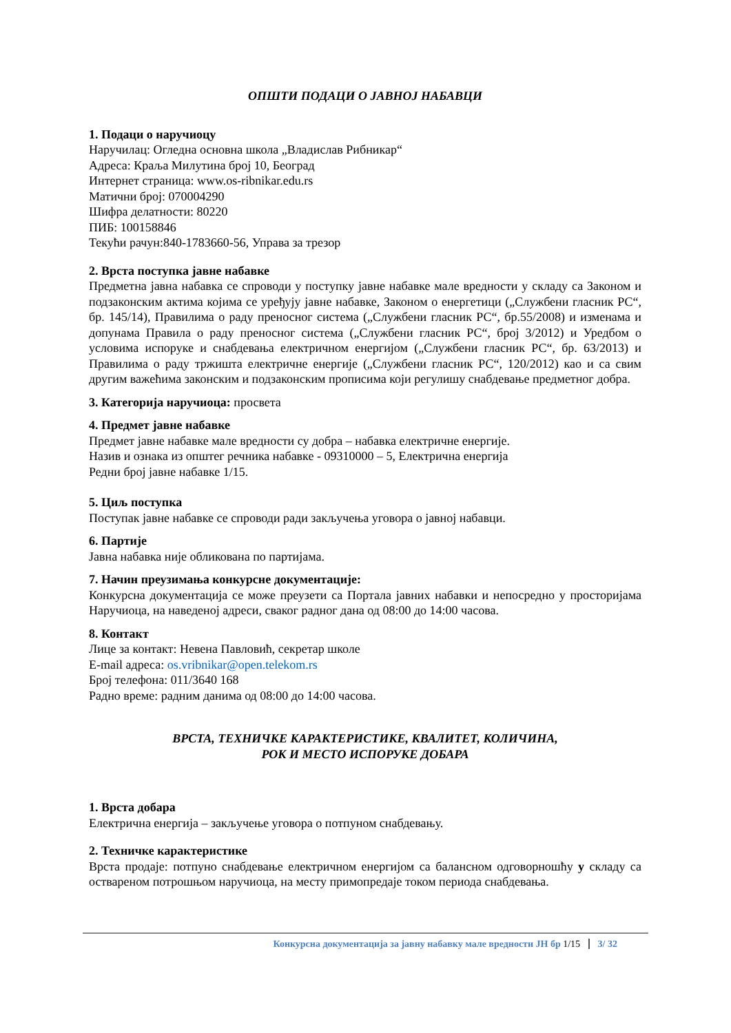ОПШТИ ПОДАЦИ О ЈАВНОЈ НАБАВЦИ
1. Подаци о наручиоцу
Наручилац: Огледна основна школа „Владислав Рибникар“
Адреса: Краља Милутина број 10, Београд
Интернет страница: www.os-ribnikar.edu.rs
Матични број: 070004290
Шифра делатности: 80220
ПИБ: 100158846
Текући рачун:840-1783660-56, Управа за трезор
2. Врста поступка јавне набавке
Предметна јавна набавка се спроводи у поступку јавне набавке мале вредности у складу са Законом и подзаконским актима којима се уређују јавне набавке, Законом о енергетици („Службени гласник РС“, бр. 145/14), Правилима о раду преносног система („Службени гласник РС“, бр.55/2008) и изменама и допунама Правила о раду преносног система („Службени гласник РС“, број 3/2012) и Уредбом о условима испоруке и снабдевања електричном енергијом („Службени гласник РС“, бр. 63/2013) и Правилима о раду тржишта електричне енергије („Службени гласник РС“, 120/2012) као и са свим другим важећима законским и подзаконским прописима који регулишу снабдевање предметног добра.
3. Категорија наручиоца: просвета
4. Предмет јавне набавке
Предмет јавне набавке мале вредности су добра – набавка електричне енергије.
Назив и ознака из општег речника набавке - 09310000 – 5, Електрична енергија
Редни број јавне набавке 1/15.
5. Циљ поступка
Поступак јавне набавке се спроводи ради закључења уговора о јавној набавци.
6. Партије
Јавна набавка није обликована по партијама.
7. Начин преузимања конкурсне документације:
Конкурсна документација се може преузети са Портала јавних набавки и непосредно у просторијама Наручиоца, на наведеној адреси, сваког радног дана од 08:00 до 14:00 часова.
8. Контакт
Лице за контакт: Невена Павловић, секретар школе
E-mail адреса: os.vribnikar@open.telekom.rs
Број телефона: 011/3640 168
Радно време: радним данима од 08:00 до 14:00 часова.
ВРСТА, ТЕХНИЧКЕ КАРАКТЕРИСТИКЕ, КВАЛИТЕТ, КОЛИЧИНА,
РОК И МЕСТО ИСПОРУКЕ ДОБАРА
1. Врста добара
Електрична енергија – закључење уговора о потпуном снабдевању.
2. Техничке карактеристике
Врста продаје: потпуно снабдевање електричном енергијом са балансном одговорношћу у складу са оствареном потрошњом наручиоца, на месту примопредаје током периода снабдевања.
Конкурсна документација за јавну набавку мале вредности ЈН бр 1/15 3/ 32